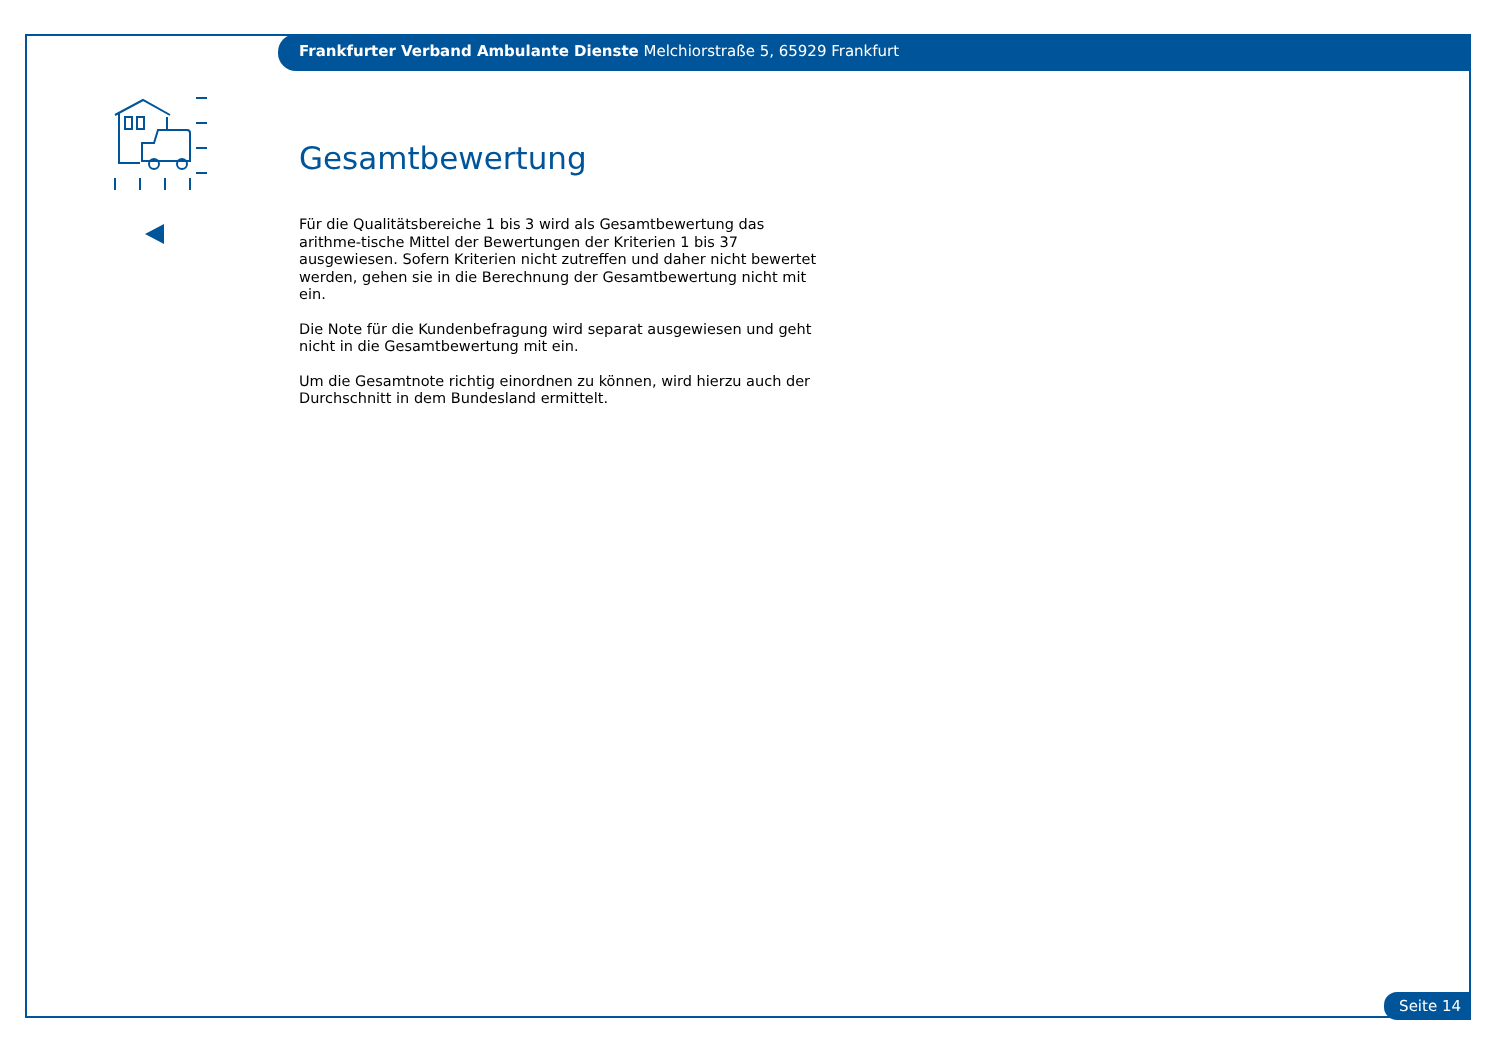Frankfurter Verband Ambulante Dienste Melchiorstraße 5, 65929 Frankfurt
Gesamtbewertung
Für die Qualitätsbereiche 1 bis 3 wird als Gesamtbewertung das arithme-tische Mittel der Bewertungen der Kriterien 1 bis 37 ausgewiesen. Sofern Kriterien nicht zutreffen und daher nicht bewertet werden, gehen sie in die Berechnung der Gesamtbewertung nicht mit ein.
Die Note für die Kundenbefragung wird separat ausgewiesen und geht nicht in die Gesamtbewertung mit ein.
Um die Gesamtnote richtig einordnen zu können, wird hierzu auch der Durchschnitt in dem Bundesland ermittelt.
Seite 14